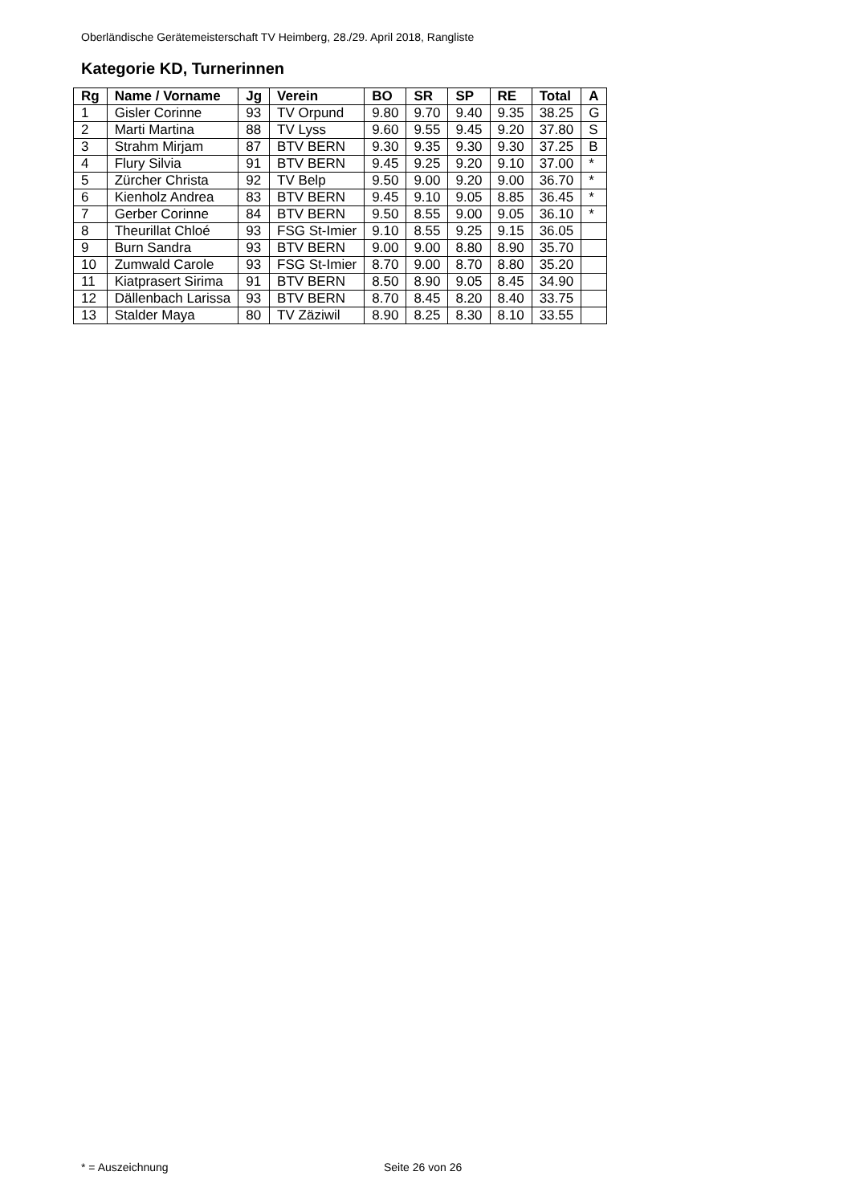Oberländische Gerätemeisterschaft TV Heimberg, 28./29. April 2018, Rangliste
Kategorie KD, Turnerinnen
| Rg | Name / Vorname | Jg | Verein | BO | SR | SP | RE | Total | A |
| --- | --- | --- | --- | --- | --- | --- | --- | --- | --- |
| 1 | Gisler Corinne | 93 | TV Orpund | 9.80 | 9.70 | 9.40 | 9.35 | 38.25 | G |
| 2 | Marti Martina | 88 | TV Lyss | 9.60 | 9.55 | 9.45 | 9.20 | 37.80 | S |
| 3 | Strahm Mirjam | 87 | BTV BERN | 9.30 | 9.35 | 9.30 | 9.30 | 37.25 | B |
| 4 | Flury Silvia | 91 | BTV BERN | 9.45 | 9.25 | 9.20 | 9.10 | 37.00 | * |
| 5 | Zürcher Christa | 92 | TV Belp | 9.50 | 9.00 | 9.20 | 9.00 | 36.70 | * |
| 6 | Kienholz Andrea | 83 | BTV BERN | 9.45 | 9.10 | 9.05 | 8.85 | 36.45 | * |
| 7 | Gerber Corinne | 84 | BTV BERN | 9.50 | 8.55 | 9.00 | 9.05 | 36.10 | * |
| 8 | Theurillat Chloé | 93 | FSG St-Imier | 9.10 | 8.55 | 9.25 | 9.15 | 36.05 | |
| 9 | Burn Sandra | 93 | BTV BERN | 9.00 | 9.00 | 8.80 | 8.90 | 35.70 | |
| 10 | Zumwald Carole | 93 | FSG St-Imier | 8.70 | 9.00 | 8.70 | 8.80 | 35.20 | |
| 11 | Kiatprasert Sirima | 91 | BTV BERN | 8.50 | 8.90 | 9.05 | 8.45 | 34.90 | |
| 12 | Dällenbach Larissa | 93 | BTV BERN | 8.70 | 8.45 | 8.20 | 8.40 | 33.75 | |
| 13 | Stalder Maya | 80 | TV Zäziwil | 8.90 | 8.25 | 8.30 | 8.10 | 33.55 | |
* = Auszeichnung Seite 26 von 26